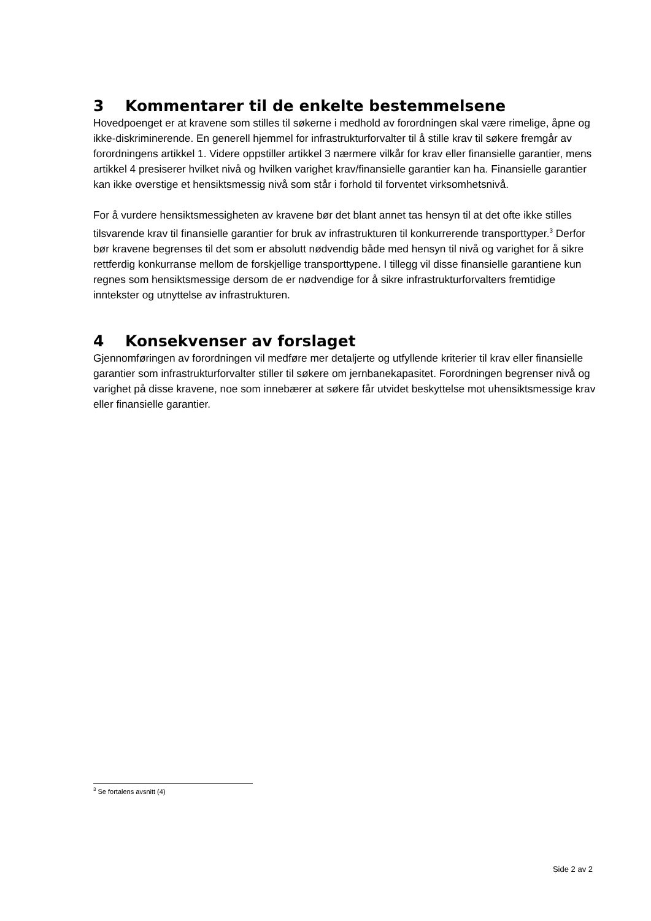3 Kommentarer til de enkelte bestemmelsene
Hovedpoenget er at kravene som stilles til søkerne i medhold av forordningen skal være rimelige, åpne og ikke-diskriminerende. En generell hjemmel for infrastrukturforvalter til å stille krav til søkere fremgår av forordningens artikkel 1. Videre oppstiller artikkel 3 nærmere vilkår for krav eller finansielle garantier, mens artikkel 4 presiserer hvilket nivå og hvilken varighet krav/finansielle garantier kan ha. Finansielle garantier kan ikke overstige et hensiktsmessig nivå som står i forhold til forventet virksomhetsnivå.
For å vurdere hensiktsmessigheten av kravene bør det blant annet tas hensyn til at det ofte ikke stilles tilsvarende krav til finansielle garantier for bruk av infrastrukturen til konkurrerende transporttyper.<sup>3</sup> Derfor bør kravene begrenses til det som er absolutt nødvendig både med hensyn til nivå og varighet for å sikre rettferdig konkurranse mellom de forskjellige transporttypene. I tillegg vil disse finansielle garantiene kun regnes som hensiktsmessige dersom de er nødvendige for å sikre infrastrukturforvalters fremtidige inntekster og utnyttelse av infrastrukturen.
4 Konsekvenser av forslaget
Gjennomføringen av forordningen vil medføre mer detaljerte og utfyllende kriterier til krav eller finansielle garantier som infrastrukturforvalter stiller til søkere om jernbanekapasitet. Forordningen begrenser nivå og varighet på disse kravene, noe som innebærer at søkere får utvidet beskyttelse mot uhensiktsmessige krav eller finansielle garantier.
<sup>3</sup> Se fortalens avsnitt (4)
Side 2 av 2